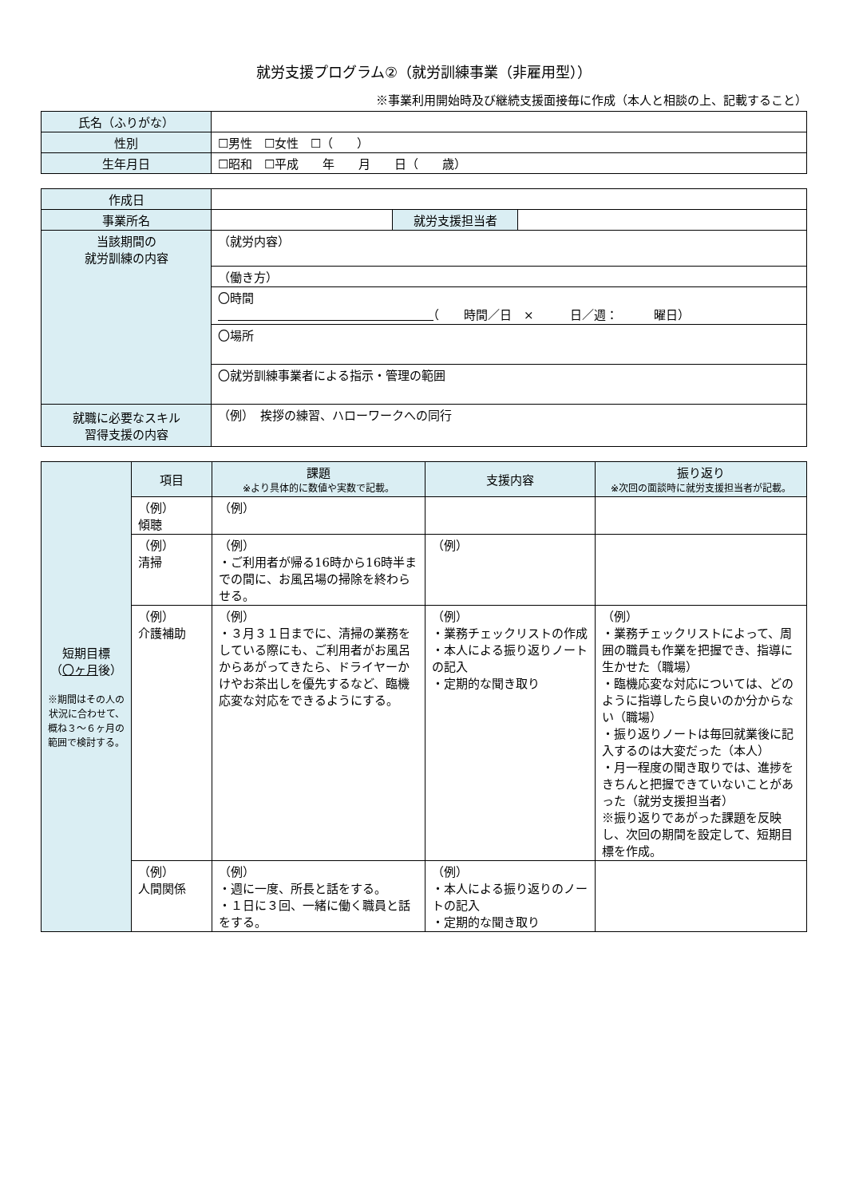就労支援プログラム②（就労訓練事業（非雇用型））
※事業利用開始時及び継続支援面接毎に作成（本人と相談の上、記載すること）
| 氏名（ふりがな） | |
| 性別 | ☐男性 ☐女性 ☐（ ） |
| 生年月日 | ☐昭和 ☐平成 年 月 日（ 歳） |
| 作成日 | | | |
| 事業所名 | | 就労支援担当者 | |
| 当該期間の 就労訓練の内容 | （就労内容） | | |
| | （働き方） | | |
| | 〇時間 （ 時間／日 × 日／週： 曜日） | | |
| | 〇場所 | | |
| | 〇就労訓練事業者による指示・管理の範囲 | | |
| 就職に必要なスキル 習得支援の内容 | （例） 挨拶の練習、ハローワークへの同行 | | |
| 短期目標 （ 〇ヶ月 後） ※期間はその人の状況に合わせて、概ね３～６ヶ月の範囲で検討する。 | 項目 | 課題 ※より具体的に数値や実数で記載。 | 支援内容 | 振り返り ※次回の面談時に就労支援担当者が記載。 |
| | （例） 傾聴 | （例） | | |
| | （例） 清掃 | （例） ・ご利用者が帰る16時から16時半までの間に、お風呂場の掃除を終わらせる。 | （例） | |
| | （例） 介護補助 | （例） ・３月３１日までに、清掃の業務をしている際にも、ご利用者がお風呂からあがってきたら、ドライヤーかけやお茶出しを優先するなど、臨機応変な対応をできるようにする。 | （例） ・業務チェックリストの作成 ・本人による振り返りノートの記入 ・定期的な聞き取り | （例） ・業務チェックリストによって、周囲の職員も作業を把握でき、指導に生かせた（職場） ・臨機応変な対応については、どのように指導したら良いのか分からない（職場） ・振り返りノートは毎回就業後に記入するのは大変だった（本人） ・月一程度の聞き取りでは、進捗をきちんと把握できていないことがあった（就労支援担当者） ※振り返りであがった課題を反映し、次回の期間を設定して、短期目標を作成。 |
| | （例） 人間関係 | （例） ・週に一度、所長と話をする。 ・１日に３回、一緒に働く職員と話をする。 | （例） ・本人による振り返りのノートの記入 ・定期的な聞き取り | |